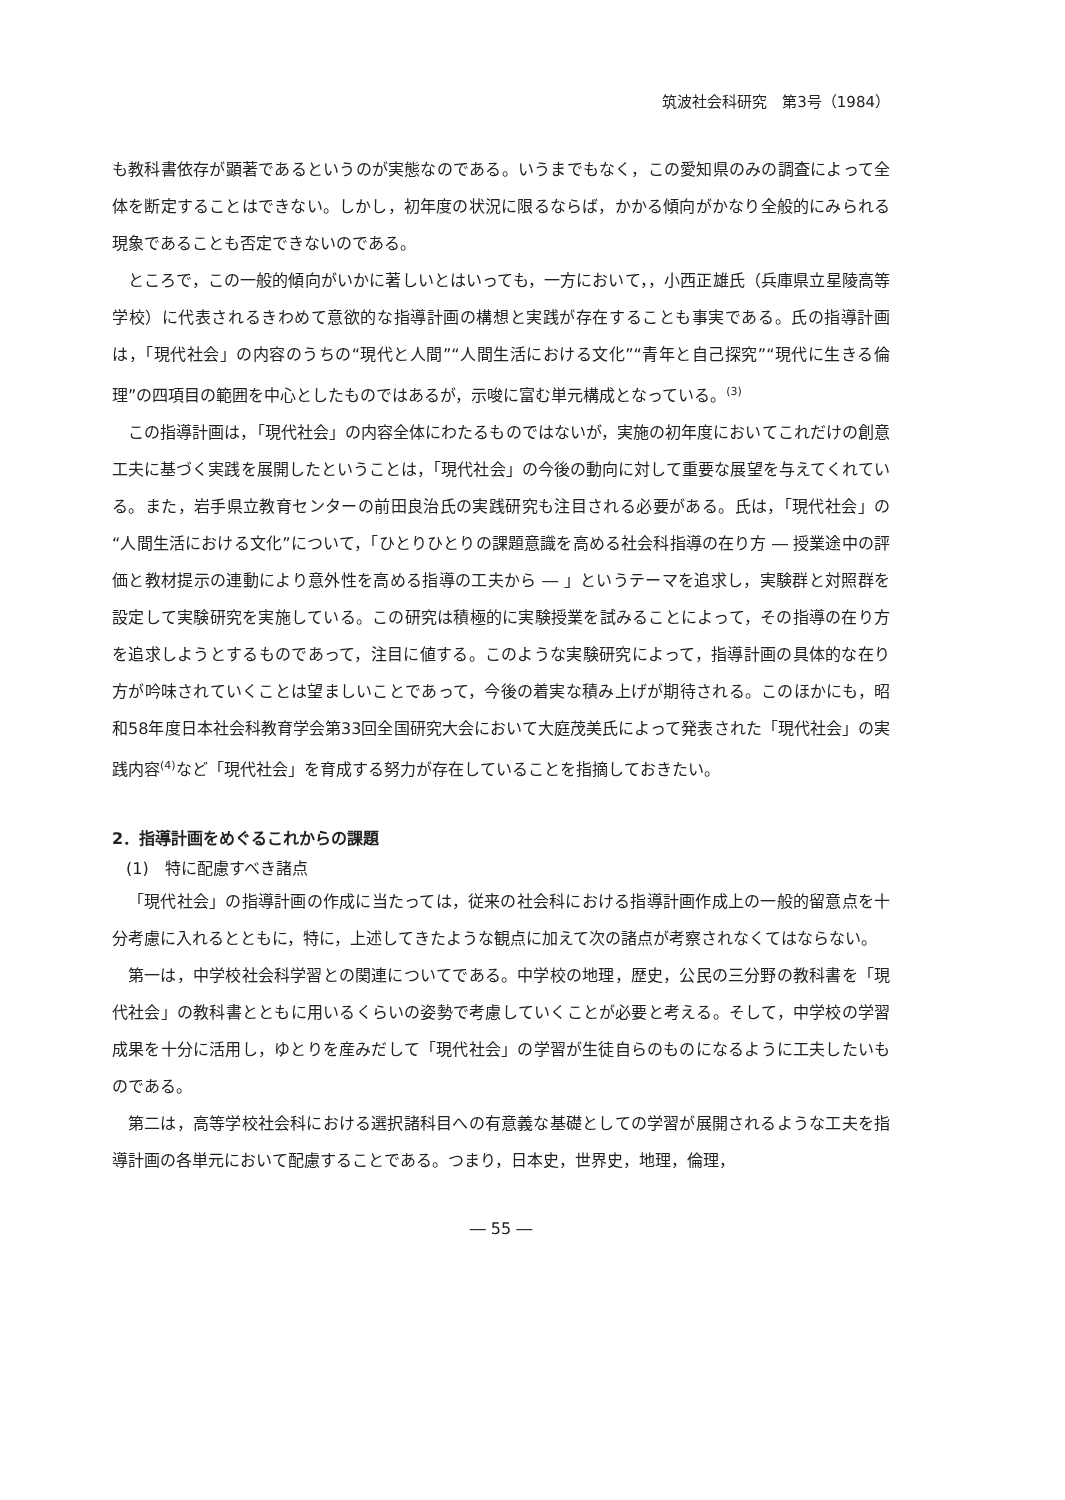筑波社会科研究　第3号（1984）
も教科書依存が顕著であるというのが実態なのである。いうまでもなく，この愛知県のみの調査によって全体を断定することはできない。しかし，初年度の状況に限るならば，かかる傾向がかなり全般的にみられる現象であることも否定できないのである。
ところで，この一般的傾向がいかに著しいとはいっても，一方において，，小西正雄氏（兵庫県立星陵高等学校）に代表されるきわめて意欲的な指導計画の構想と実践が存在することも事実である。氏の指導計画は，「現代社会」の内容のうちの“現代と人間”“人間生活における文化”“青年と自己探究”“現代に生きる倫理”の四項目の範囲を中心としたものではあるが，示唆に富む単元構成となっている。<sup>(3)</sup>
この指導計画は，「現代社会」の内容全体にわたるものではないが，実施の初年度においてこれだけの創意工夫に基づく実践を展開したということは，「現代社会」の今後の動向に対して重要な展望を与えてくれている。また，岩手県立教育センターの前田良治氏の実践研究も注目される必要がある。氏は，「現代社会」の“人間生活における文化”について，「ひとりひとりの課題意識を高める社会科指導の在り方 ― 授業途中の評価と教材提示の連動により意外性を高める指導の工夫から ― 」というテーマを追求し，実験群と対照群を設定して実験研究を実施している。この研究は積極的に実験授業を試みることによって，その指導の在り方を追求しようとするものであって，注目に値する。このような実験研究によって，指導計画の具体的な在り方が吟味されていくことは望ましいことであって，今後の着実な積み上げが期待される。このほかにも，昭和58年度日本社会科教育学会第33回全国研究大会において大庭茂美氏によって発表された「現代社会」の実践内容<sup>(4)</sup>など「現代社会」を育成する努力が存在していることを指摘しておきたい。
2．指導計画をめぐるこれからの課題
(1)　特に配慮すべき諸点
「現代社会」の指導計画の作成に当たっては，従来の社会科における指導計画作成上の一般的留意点を十分考慮に入れるとともに，特に，上述してきたような観点に加えて次の諸点が考察されなくてはならない。
第一は，中学校社会科学習との関連についてである。中学校の地理，歴史，公民の三分野の教科書を「現代社会」の教科書とともに用いるくらいの姿勢で考慮していくことが必要と考える。そして，中学校の学習成果を十分に活用し，ゆとりを産みだして「現代社会」の学習が生徒自らのものになるように工夫したいものである。
第二は，高等学校社会科における選択諸科目への有意義な基礎としての学習が展開されるような工夫を指導計画の各単元において配慮することである。つまり，日本史，世界史，地理，倫理，
― 55 ―